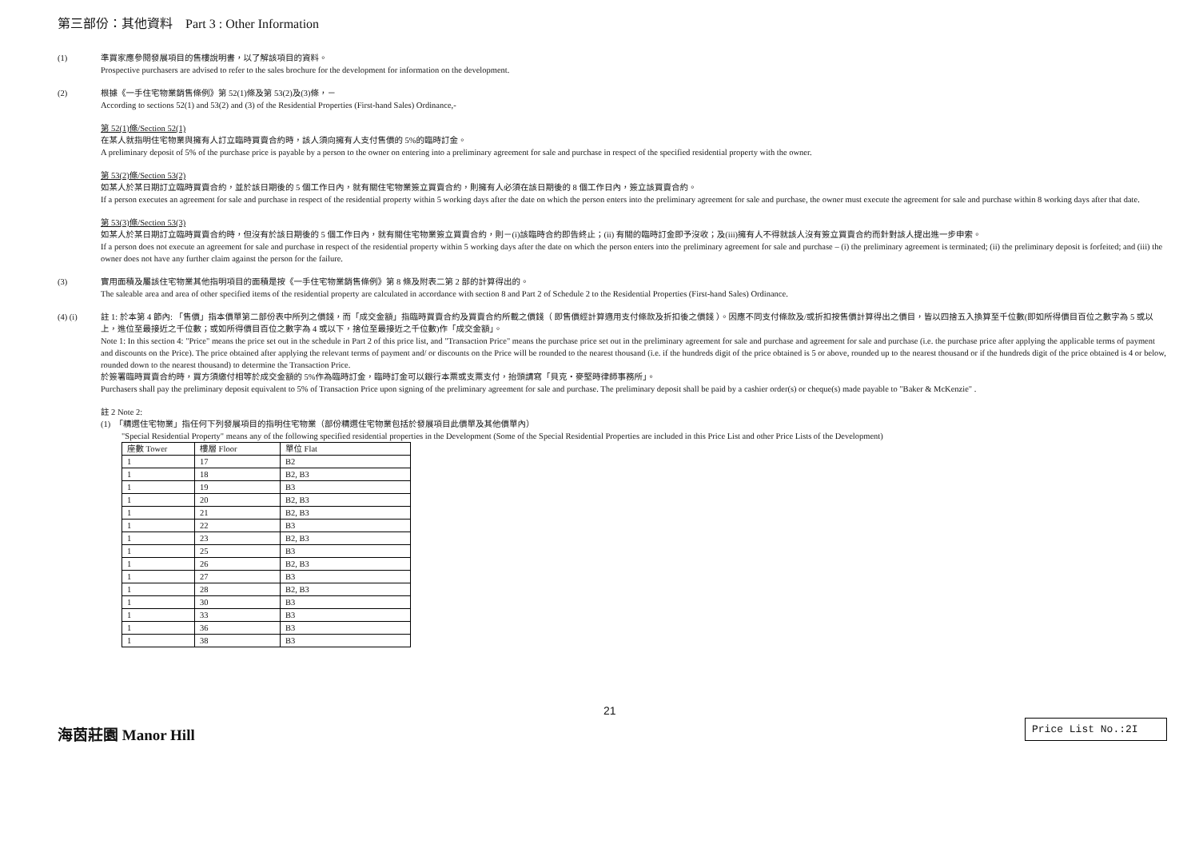第三部份：其他資料　Part 3 : Other Information
(1) 準買家應參閱發展項目的售樓說明書，以了解該項目的資料。
Prospective purchasers are advised to refer to the sales brochure for the development for information on the development.
(2) 根據《一手住宅物業銷售條例》第 52(1)條及第 53(2)及(3)條，－
According to sections 52(1) and 53(2) and (3) of the Residential Properties (First-hand Sales) Ordinance,-
第 52(1)條/Section 52(1)
在某人就指明住宅物業與擁有人訂立臨時買賣合約時，該人須向擁有人支付售價的 5%的臨時訂金。
A preliminary deposit of 5% of the purchase price is payable by a person to the owner on entering into a preliminary agreement for sale and purchase in respect of the specified residential property with the owner.
第 53(2)條/Section 53(2)
如某人於某日期訂立臨時買賣合約，並於該日期後的 5 個工作日內，就有關住宅物業簽立買賣合約，則擁有人必須在該日期後的 8 個工作日內，簽立該買賣合約。
If a person executes an agreement for sale and purchase in respect of the residential property within 5 working days after the date on which the person enters into the preliminary agreement for sale and purchase, the owner must execute the agreement for sale and purchase within 8 working days after that date.
第 53(3)條/Section 53(3)
如某人於某日期訂立臨時買賣合約時，但沒有於該日期後的 5 個工作日內，就有關住宅物業簽立買賣合約，則－(i)該臨時合約即告終止；(ii) 有關的臨時訂金即予沒收；及(iii)擁有人不得就該人沒有簽立買賣合約而針對該人提出進一步申索。
If a person does not execute an agreement for sale and purchase in respect of the residential property within 5 working days after the date on which the person enters into the preliminary agreement for sale and purchase – (i) the preliminary agreement is terminated; (ii) the preliminary deposit is forfeited; and (iii) the owner does not have any further claim against the person for the failure.
(3) 實用面積及屬該住宅物業其他指明項目的面積是按《一手住宅物業銷售條例》第 8 條及附表二第 2 部的計算得出的。
The saleable area and area of other specified items of the residential property are calculated in accordance with section 8 and Part 2 of Schedule 2 to the Residential Properties (First-hand Sales) Ordinance.
(4) (i) 註 1: 於本第 4 節內: 「售價」指本價單第二部份表中所列之價錢，而「成交金額」指臨時買賣合約及買賣合約所載之價錢（ 即售價經計算適用支付條款及折扣後之價錢 ）。因應不同支付條款及/或折扣按售價計算得出之價目，皆以四捨五入換算至千位數(即如所得價目百位之數字為 5 或以上，進位至最接近之千位數；或如所得價目百位之數字為 4 或以下，捨位至最接近之千位數)作「成交金額」。
Note 1: In this section 4: "Price" means the price set out in the schedule in Part 2 of this price list, and "Transaction Price" means the purchase price set out in the preliminary agreement for sale and purchase and agreement for sale and purchase (i.e. the purchase price after applying the applicable terms of payment and discounts on the Price). The price obtained after applying the relevant terms of payment and/ or discounts on the Price will be rounded to the nearest thousand (i.e. if the hundreds digit of the price obtained is 5 or above, rounded up to the nearest thousand or if the hundreds digit of the price obtained is 4 or below, rounded down to the nearest thousand) to determine the Transaction Price.
於簽署臨時買賣合約時，買方須繳付相等於成交金額的 5%作為臨時訂金，臨時訂金可以銀行本票或支票支付，抬頭請寫「貝克・麥堅時律師事務所」。
Purchasers shall pay the preliminary deposit equivalent to 5% of Transaction Price upon signing of the preliminary agreement for sale and purchase. The preliminary deposit shall be paid by a cashier order(s) or cheque(s) made payable to "Baker & McKenzie" .
註 2 Note 2:
(1)　「精選住宅物業」指任何下列發展項目的指明住宅物業（部份精選住宅物業包括於發展項目此價單及其他價單內）
"Special Residential Property" means any of the following specified residential properties in the Development (Some of the Special Residential Properties are included in this Price List and other Price Lists of the Development)
| 座數 Tower | 樓層 Floor | 單位 Flat |
| --- | --- | --- |
| 1 | 17 | B2 |
| 1 | 18 | B2, B3 |
| 1 | 19 | B3 |
| 1 | 20 | B2, B3 |
| 1 | 21 | B2, B3 |
| 1 | 22 | B3 |
| 1 | 23 | B2, B3 |
| 1 | 25 | B3 |
| 1 | 26 | B2, B3 |
| 1 | 27 | B3 |
| 1 | 28 | B2, B3 |
| 1 | 30 | B3 |
| 1 | 33 | B3 |
| 1 | 36 | B3 |
| 1 | 38 | B3 |
海茵莊園 Manor Hill
21
Price List No.:2I